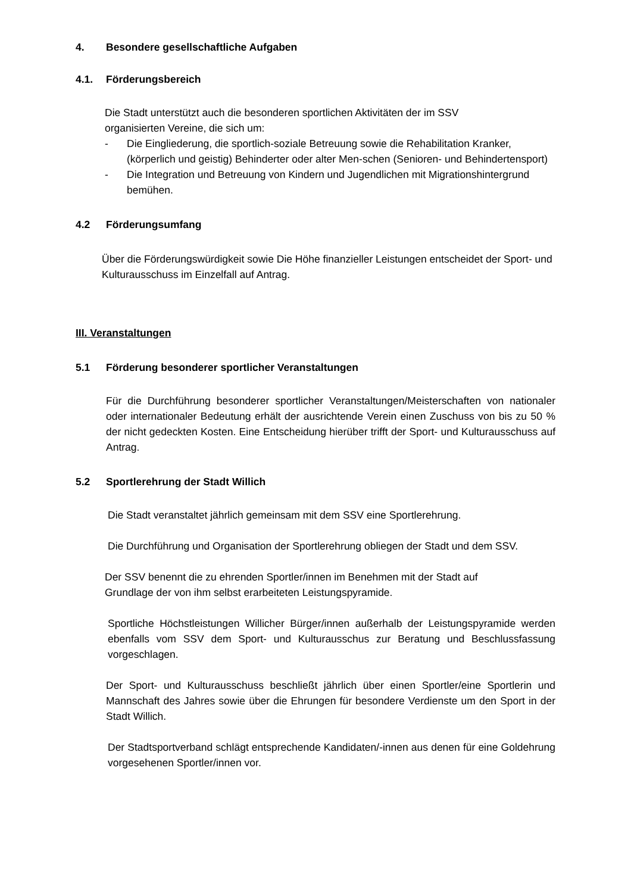4. Besondere gesellschaftliche Aufgaben
4.1. Förderungsbereich
Die Stadt unterstützt auch die besonderen sportlichen Aktivitäten der im SSV
organisierten Vereine, die sich um:
- Die Eingliederung, die sportlich-soziale Betreuung sowie die Rehabilitation Kranker, (körperlich und geistig) Behinderter oder alter Men-schen (Senioren- und Behindertensport)
- Die Integration und Betreuung von Kindern und Jugendlichen mit Migrationshintergrund bemühen.
4.2 Förderungsumfang
Über die Förderungswürdigkeit sowie Die Höhe finanzieller Leistungen entscheidet der Sport- und Kulturausschuss im Einzelfall auf Antrag.
III. Veranstaltungen
5.1 Förderung besonderer sportlicher Veranstaltungen
Für die Durchführung besonderer sportlicher Veranstaltungen/Meisterschaften von nationaler oder internationaler Bedeutung erhält der ausrichtende Verein einen Zuschuss von bis zu 50 % der nicht gedeckten Kosten. Eine Entscheidung hierüber trifft der Sport- und Kulturausschuss auf Antrag.
5.2 Sportlerehrung der Stadt Willich
Die Stadt veranstaltet jährlich gemeinsam mit dem SSV eine Sportlerehrung.
Die Durchführung und Organisation der Sportlerehrung obliegen der Stadt und dem SSV.
Der SSV benennt die zu ehrenden Sportler/innen im Benehmen mit der Stadt auf
Grundlage der von ihm selbst erarbeiteten Leistungspyramide.
Sportliche Höchstleistungen Willicher Bürger/innen außerhalb der Leistungspyramide werden ebenfalls vom SSV dem Sport- und Kulturausschus zur Beratung und Beschlussfassung vorgeschlagen.
Der Sport- und Kulturausschuss beschließt jährlich über einen Sportler/eine Sportlerin und Mannschaft des Jahres sowie über die Ehrungen für besondere Verdienste um den Sport in der Stadt Willich.
Der Stadtsportverband schlägt entsprechende Kandidaten/-innen aus denen für eine Goldehrung vorgesehenen Sportler/innen vor.